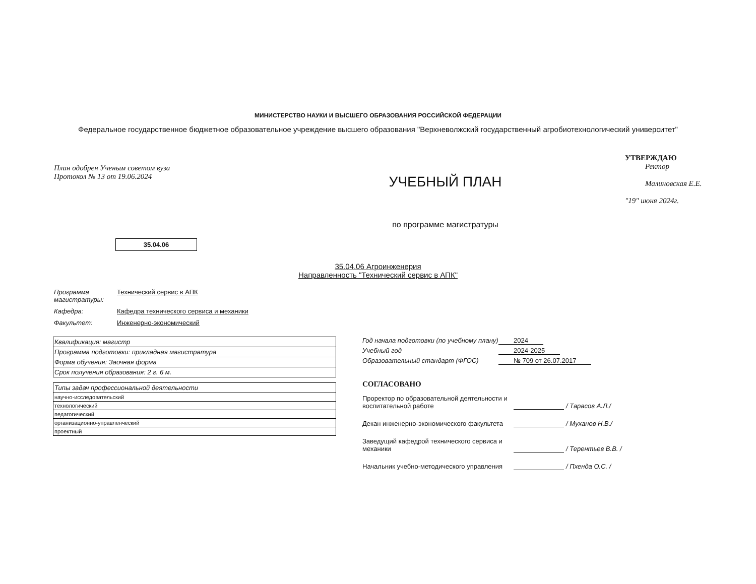МИНИСТЕРСТВО НАУКИ И ВЫСШЕГО ОБРАЗОВАНИЯ РОССИЙСКОЙ ФЕДЕРАЦИИ
Федеральное государственное бюджетное образовательное учреждение высшего образования "Верхневолжский государственный агробиотехнологический университет"
План одобрен Ученым советом вуза
Протокол № 13 от 19.06.2024
УЧЕБНЫЙ ПЛАН
по программе магистратуры
УТВЕРЖДАЮ
Ректор
Малиновская Е.Е.
"19" июня 2024г.
35.04.06
35.04.06 Агроинженерия
Направленность "Технический сервис в АПК"
Программа магистратуры: Технический сервис в АПК
Кафедра: Кафедра технического сервиса и механики
Факультет: Инженерно-экономический
| Квалификация: магистр |
| Программа подготовки: прикладная магистратура |
| Форма обучения: Заочная форма |
| Срок получения образования: 2 г. 6 м. |
| Типы задач профессиональной деятельности |
| научно-исследовательский |
| технологический |
| педагогический |
| организационно-управленческий |
| проектный |
Год начала подготовки (по учебному плану) 2024
Учебный год 2024-2025
Образовательный стандарт (ФГОС) № 709 от 26.07.2017
СОГЛАСОВАНО
Проректор по образовательной деятельности и воспитательной работе
/ Тарасов А.Л./
Декан инженерно-экономического факультета
/ Муханов Н.В./
Заведущий кафедрой технического сервиса и механики
/ Терентьев В.В. /
Начальник учебно-методического управления
/ Пхенда О.С. /